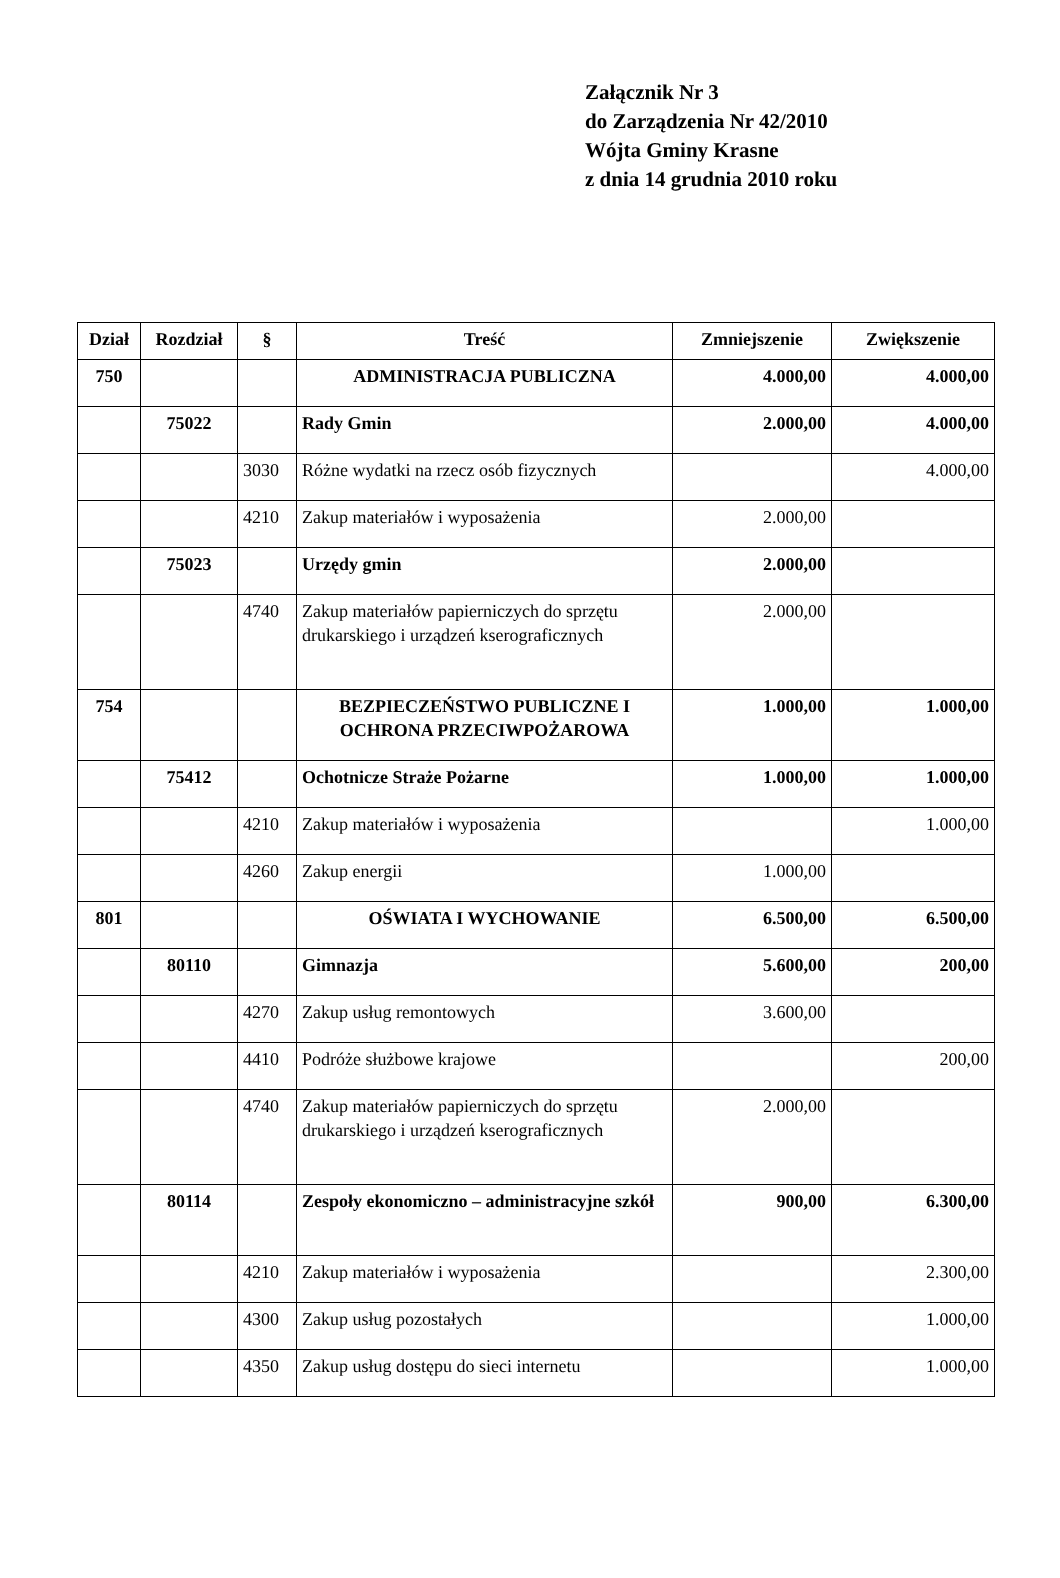Załącznik Nr 3
do Zarządzenia Nr 42/2010
Wójta Gminy Krasne
z dnia 14 grudnia 2010 roku
| Dział | Rozdział | § | Treść | Zmniejszenie | Zwiększenie |
| --- | --- | --- | --- | --- | --- |
| 750 | | | ADMINISTRACJA PUBLICZNA | 4.000,00 | 4.000,00 |
| | 75022 | | Rady Gmin | 2.000,00 | 4.000,00 |
| | | 3030 | Różne wydatki na rzecz osób fizycznych | | 4.000,00 |
| | | 4210 | Zakup materiałów i wyposażenia | 2.000,00 | |
| | 75023 | | Urzędy gmin | 2.000,00 | |
| | | 4740 | Zakup materiałów papierniczych do sprzętu drukarskiego i urządzeń kserograficznych | 2.000,00 | |
| 754 | | | BEZPIECZEŃSTWO PUBLICZNE I OCHRONA PRZECIWPOŻAROWA | 1.000,00 | 1.000,00 |
| | 75412 | | Ochotnicze Straże Pożarne | 1.000,00 | 1.000,00 |
| | | 4210 | Zakup materiałów i wyposażenia | | 1.000,00 |
| | | 4260 | Zakup energii | 1.000,00 | |
| 801 | | | OŚWIATA I WYCHOWANIE | 6.500,00 | 6.500,00 |
| | 80110 | | Gimnazja | 5.600,00 | 200,00 |
| | | 4270 | Zakup usług remontowych | 3.600,00 | |
| | | 4410 | Podróże służbowe krajowe | | 200,00 |
| | | 4740 | Zakup materiałów papierniczych do sprzętu drukarskiego i urządzeń kserograficznych | 2.000,00 | |
| | 80114 | | Zespoły ekonomiczno – administracyjne szkół | 900,00 | 6.300,00 |
| | | 4210 | Zakup materiałów i wyposażenia | | 2.300,00 |
| | | 4300 | Zakup usług pozostałych | | 1.000,00 |
| | | 4350 | Zakup usług dostępu do sieci internetu | | 1.000,00 |